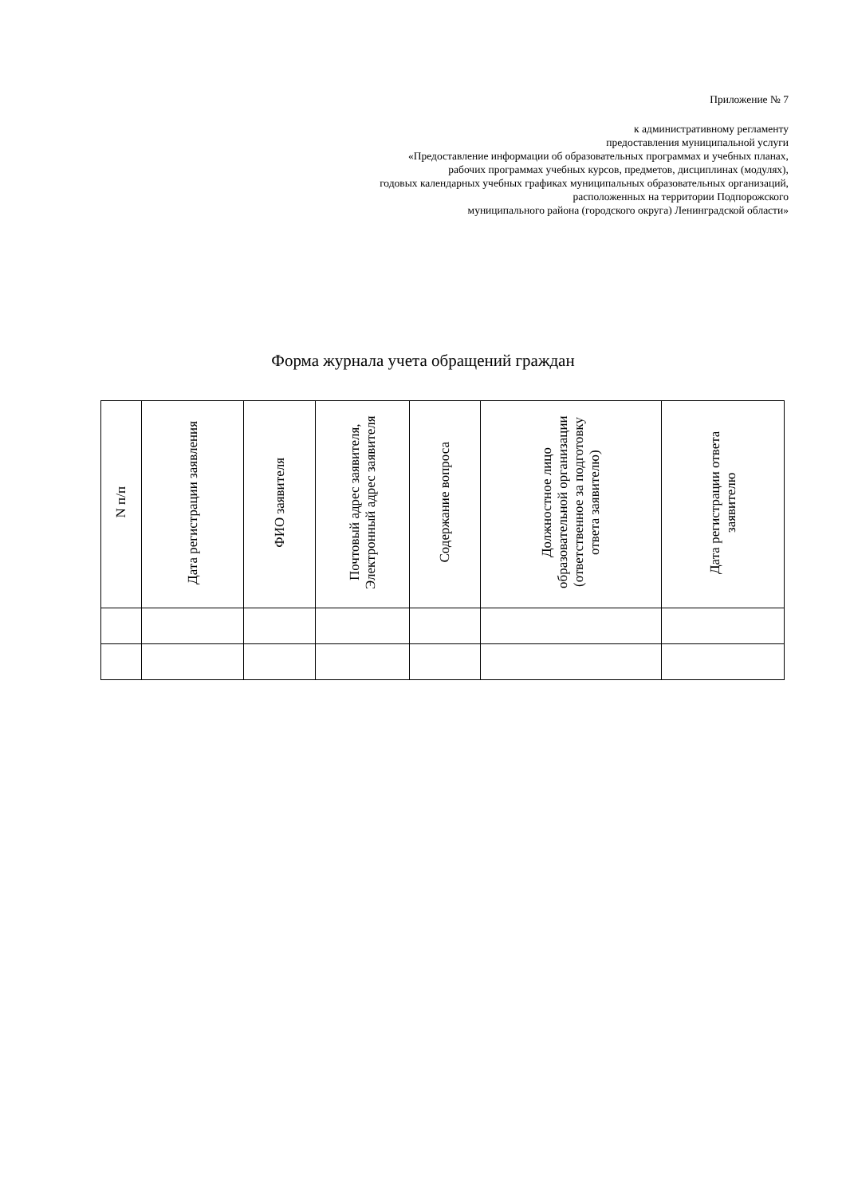Приложение № 7
к административному регламенту
предоставления муниципальной услуги
«Предоставление информации об образовательных программах и учебных планах,
рабочих программах учебных курсов, предметов, дисциплинах (модулях),
годовых календарных учебных графиках муниципальных образовательных организаций,
расположенных на территории Подпорожского
муниципального района (городского округа) Ленинградской области»
Форма журнала учета обращений граждан
| N п/п | Дата регистрации заявления | ФИО заявителя | Почтовый адрес заявителя, Электронный адрес заявителя | Содержание вопроса | Должностное лицо образовательной организации (ответственное за подготовку ответа заявителю) | Дата регистрации ответа заявителю |
| --- | --- | --- | --- | --- | --- | --- |